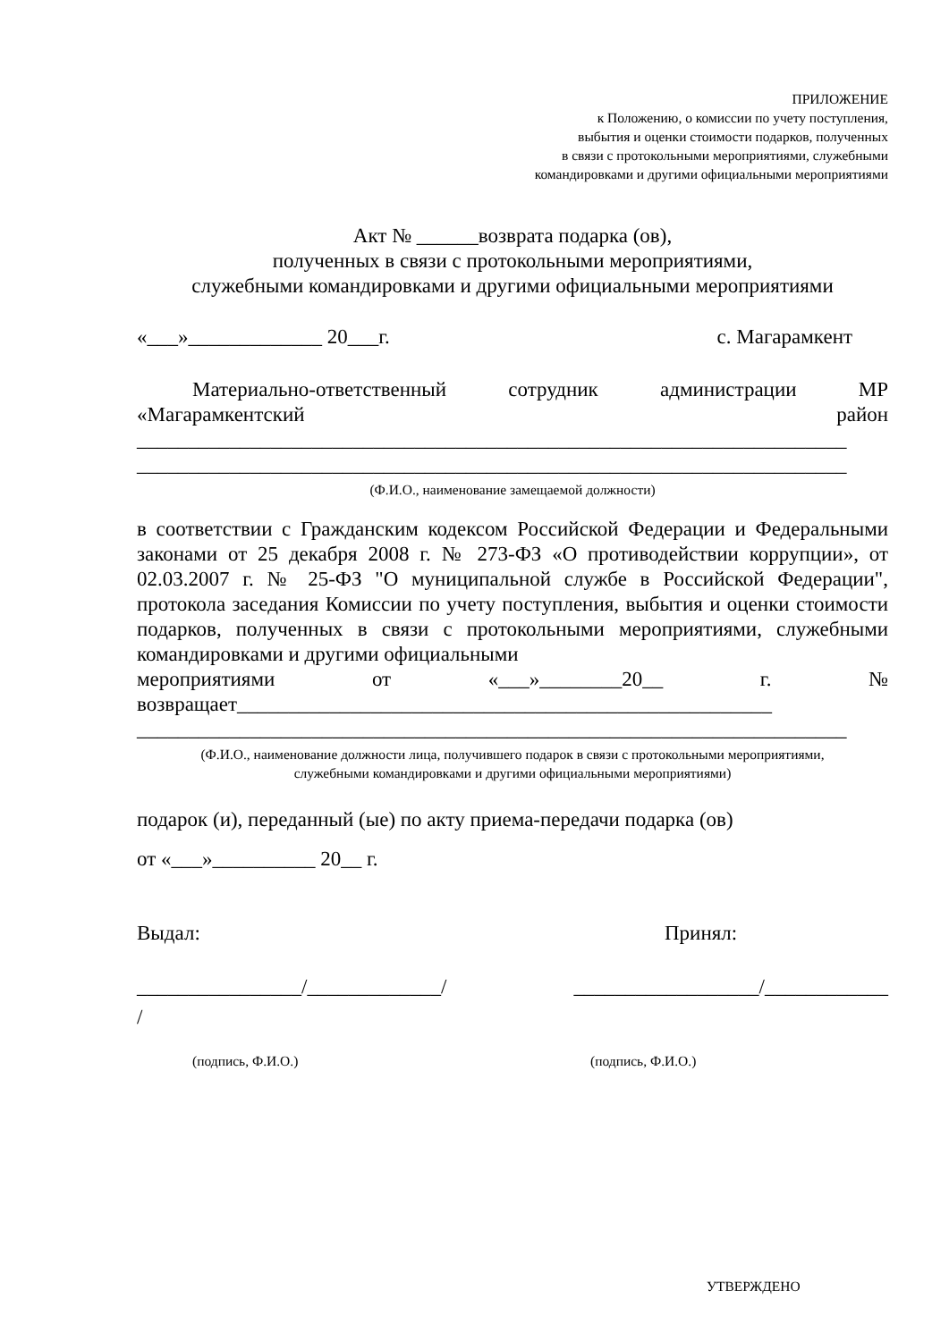ПРИЛОЖЕНИЕ
к Положению, о комиссии по учету поступления,
выбытия и оценки стоимости подарков, полученных
в связи с протокольными мероприятиями, служебными
командировками и другими официальными мероприятиями
Акт № ______возврата подарка (ов),
полученных в связи с протокольными мероприятиями,
служебными командировками и другими официальными мероприятиями
«___»_____________ 20___г. с. Магарамкент
Материально-ответственный сотрудник администрации МР
«Магарамкентский район
_____________________________________________________________________
_____________________________________________________________________
(Ф.И.О., наименование замещаемой должности)
в соответствии с Гражданским кодексом Российской Федерации и Федеральными законами от 25 декабря 2008 г. № 273-ФЗ «О противодействии коррупции», от 02.03.2007 г. № 25-ФЗ "О муниципальной службе в Российской Федерации", протокола заседания Комиссии по учету поступления, выбытия и оценки стоимости подарков, полученных в связи с протокольными мероприятиями, служебными командировками и другими официальными
мероприятиями от «___»________20__ г. №
возвращает____________________________________________________
_____________________________________________________________________
(Ф.И.О., наименование должности лица, получившего подарок в связи с протокольными мероприятиями,
служебными командировками и другими официальными мероприятиями)
подарок (и), переданный (ые) по акту приема-передачи подарка (ов)
от «___»__________ 20__ г.
Выдал: Принял:
________________/_____________/ __________________/____________
/
(подпись, Ф.И.О.) (подпись, Ф.И.О.)
УТВЕРЖДЕНО